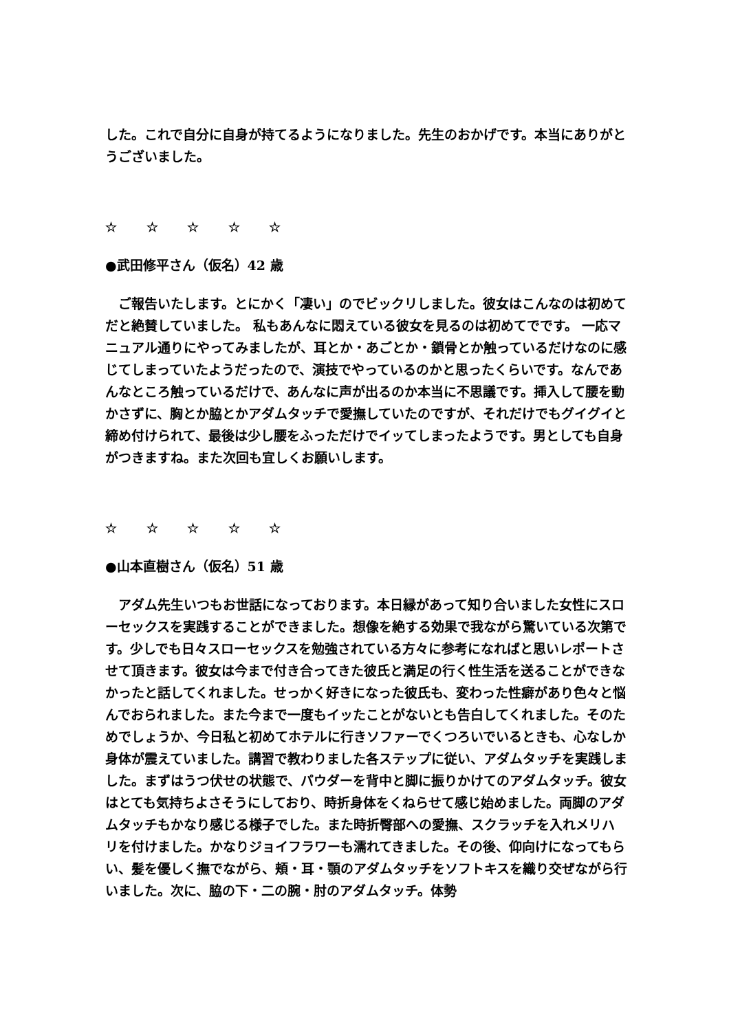した。これで自分に自身が持てるようになりました。先生のおかげです。本当にありがとうございました。
☆ ☆ ☆ ☆ ☆
●武田修平さん（仮名）42 歳
　ご報告いたします。とにかく「凄い」のでビックリしました。彼女はこんなのは初めてだと絶賛していました。 私もあんなに悶えている彼女を見るのは初めてでです。 一応マニュアル通りにやってみましたが、耳とか・あごとか・鎖骨とか触っているだけなのに感じてしまっていたようだったので、演技でやっているのかと思ったくらいです。なんであんなところ触っているだけで、あんなに声が出るのか本当に不思議です。挿入して腰を動かさずに、胸とか脇とかアダムタッチで愛撫していたのですが、それだけでもグイグイと締め付けられて、最後は少し腰をふっただけでイッてしまったようです。男としても自身がつきますね。また次回も宜しくお願いします。
☆ ☆ ☆ ☆ ☆
●山本直樹さん（仮名）51 歳
　アダム先生いつもお世話になっております。本日縁があって知り合いました女性にスローセックスを実践することができました。想像を絶する効果で我ながら驚いている次第です。少しでも日々スローセックスを勉強されている方々に参考になればと思いレポートさせて頂きます。彼女は今まで付き合ってきた彼氏と満足の行く性生活を送ることができなかったと話してくれました。せっかく好きになった彼氏も、変わった性癖があり色々と悩んでおられました。また今まで一度もイッたことがないとも告白してくれました。そのためでしょうか、今日私と初めてホテルに行きソファーでくつろいでいるときも、心なしか身体が震えていました。講習で教わりました各ステップに従い、アダムタッチを実践しました。まずはうつ伏せの状態で、パウダーを背中と脚に振りかけてのアダムタッチ。彼女はとても気持ちよさそうにしており、時折身体をくねらせて感じ始めました。両脚のアダムタッチもかなり感じる様子でした。また時折臀部への愛撫、スクラッチを入れメリハリを付けました。かなりジョイフラワーも濡れてきました。その後、仰向けになってもらい、髪を優しく撫でながら、頬・耳・顎のアダムタッチをソフトキスを織り交ぜながら行いました。次に、脇の下・二の腕・肘のアダムタッチ。体勢